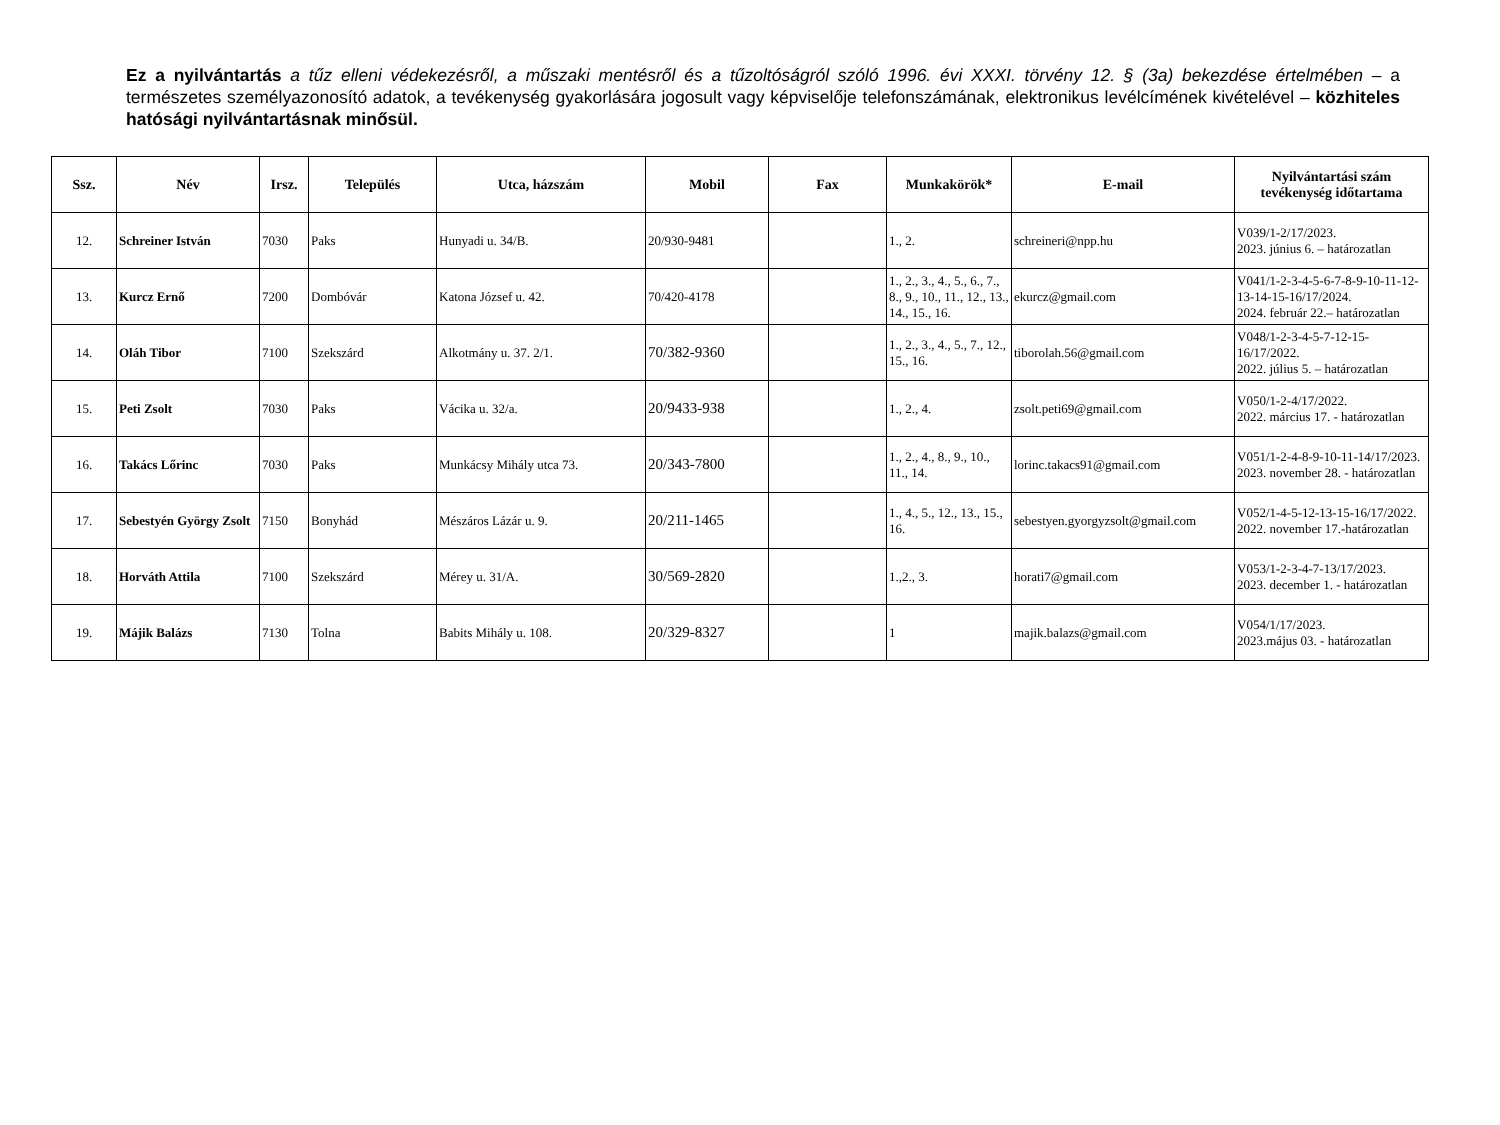Ez a nyilvántartás a tűz elleni védekezésről, a műszaki mentésről és a tűzoltóságról szóló 1996. évi XXXI. törvény 12. § (3a) bekezdése értelmében – a természetes személyazonosító adatok, a tevékenység gyakorlására jogosult vagy képviselője telefonszámának, elektronikus levélcímének kivételével – közhiteles hatósági nyilvántartásnak minősül.
| Ssz. | Név | Irsz. | Település | Utca, házszám | Mobil | Fax | Munkakörök* | E-mail | Nyilvántartási szám tevékenység időtartama |
| --- | --- | --- | --- | --- | --- | --- | --- | --- | --- |
| 12. | Schreiner István | 7030 | Paks | Hunyadi u. 34/B. | 20/930-9481 | | 1., 2. | schreineri@npp.hu | V039/1-2/17/2023. 2023. június 6. – határozatlan |
| 13. | Kurcz Ernő | 7200 | Dombóvár | Katona József u. 42. | 70/420-4178 | | 1., 2., 3., 4., 5., 6., 7., 8., 9., 10., 11., 12., 13., 14., 15., 16. | ekurcz@gmail.com | V041/1-2-3-4-5-6-7-8-9-10-11-12-13-14-15-16/17/2024. 2024. február 22.– határozatlan |
| 14. | Oláh Tibor | 7100 | Szekszárd | Alkotmány u. 37. 2/1. | 70/382-9360 | | 1., 2., 3., 4., 5., 7., 12., 15., 16. | tiborolah.56@gmail.com | V048/1-2-3-4-5-7-12-15-16/17/2022. 2022. július 5. – határozatlan |
| 15. | Peti Zsolt | 7030 | Paks | Vácika u. 32/a. | 20/9433-938 | | 1., 2., 4. | zsolt.peti69@gmail.com | V050/1-2-4/17/2022. 2022. március 17. - határozatlan |
| 16. | Takács Lőrinc | 7030 | Paks | Munkácsy Mihály utca 73. | 20/343-7800 | | 1., 2., 4., 8., 9., 10., 11., 14. | lorinc.takacs91@gmail.com | V051/1-2-4-8-9-10-11-14/17/2023. 2023. november 28. - határozatlan |
| 17. | Sebestyén György Zsolt | 7150 | Bonyhád | Mészáros Lázár u. 9. | 20/211-1465 | | 1., 4., 5., 12., 13., 15., 16. | sebestyen.gyorgyzsolt@gmail.com | V052/1-4-5-12-13-15-16/17/2022. 2022. november 17.-határozatlan |
| 18. | Horváth Attila | 7100 | Szekszárd | Mérey u. 31/A. | 30/569-2820 | | 1.,2., 3. | horati7@gmail.com | V053/1-2-3-4-7-13/17/2023. 2023. december 1. - határozatlan |
| 19. | Májik Balázs | 7130 | Tolna | Babits Mihály u. 108. | 20/329-8327 | | 1 | majik.balazs@gmail.com | V054/1/17/2023. 2023.május 03. - határozatlan |